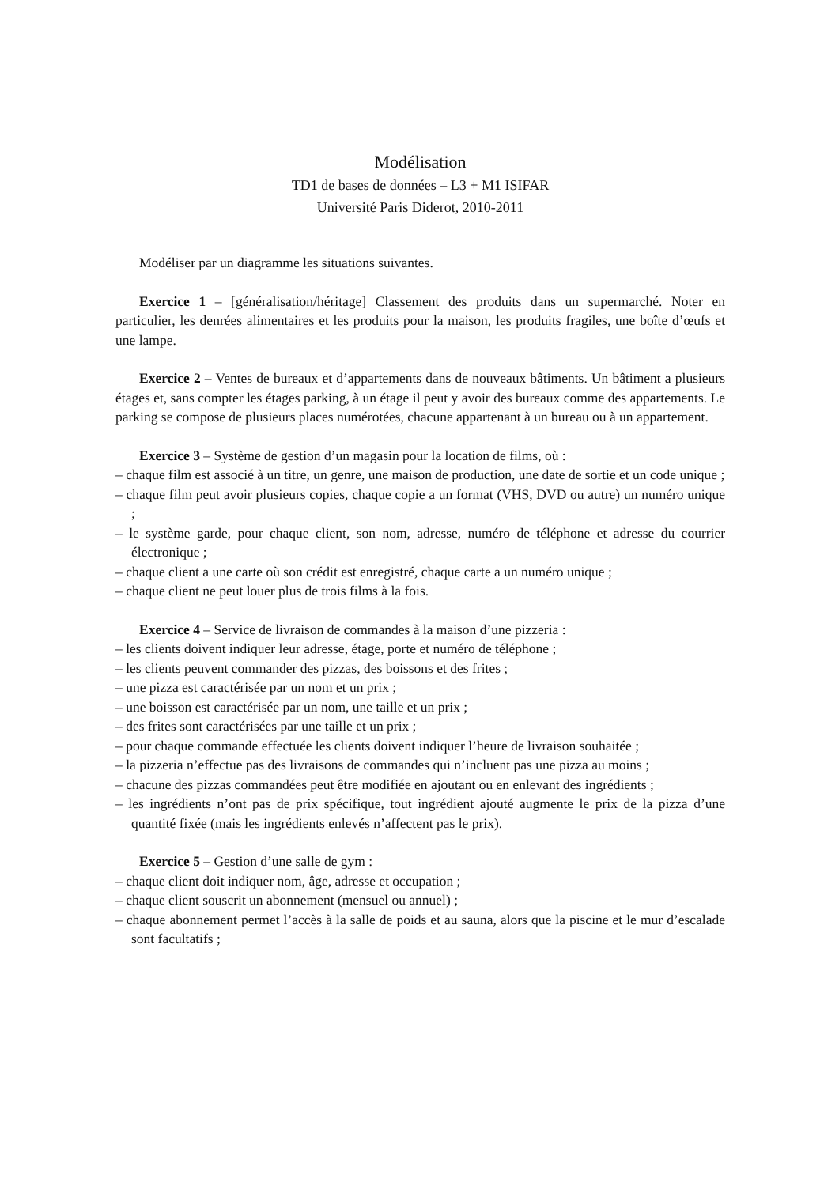Modélisation
TD1 de bases de données – L3 + M1 ISIFAR
Université Paris Diderot, 2010-2011
Modéliser par un diagramme les situations suivantes.
Exercice 1 – [généralisation/héritage] Classement des produits dans un supermarché. Noter en particulier, les denrées alimentaires et les produits pour la maison, les produits fragiles, une boîte d’œufs et une lampe.
Exercice 2 – Ventes de bureaux et d’appartements dans de nouveaux bâtiments. Un bâtiment a plusieurs étages et, sans compter les étages parking, à un étage il peut y avoir des bureaux comme des appartements. Le parking se compose de plusieurs places numérotées, chacune appartenant à un bureau ou à un appartement.
Exercice 3 – Système de gestion d’un magasin pour la location de films, où :
– chaque film est associé à un titre, un genre, une maison de production, une date de sortie et un code unique ;
– chaque film peut avoir plusieurs copies, chaque copie a un format (VHS, DVD ou autre) un numéro unique ;
– le système garde, pour chaque client, son nom, adresse, numéro de téléphone et adresse du courrier électronique ;
– chaque client a une carte où son crédit est enregistré, chaque carte a un numéro unique ;
– chaque client ne peut louer plus de trois films à la fois.
Exercice 4 – Service de livraison de commandes à la maison d’une pizzeria :
– les clients doivent indiquer leur adresse, étage, porte et numéro de téléphone ;
– les clients peuvent commander des pizzas, des boissons et des frites ;
– une pizza est caractérisée par un nom et un prix ;
– une boisson est caractérisée par un nom, une taille et un prix ;
– des frites sont caractérisées par une taille et un prix ;
– pour chaque commande effectuée les clients doivent indiquer l’heure de livraison souhaitée ;
– la pizzeria n’effectue pas des livraisons de commandes qui n’incluent pas une pizza au moins ;
– chacune des pizzas commandées peut être modifiée en ajoutant ou en enlevant des ingrédients ;
– les ingrédients n’ont pas de prix spécifique, tout ingrédient ajouté augmente le prix de la pizza d’une quantité fixée (mais les ingrédients enlevés n’affectent pas le prix).
Exercice 5 – Gestion d’une salle de gym :
– chaque client doit indiquer nom, âge, adresse et occupation ;
– chaque client souscrit un abonnement (mensuel ou annuel) ;
– chaque abonnement permet l’accès à la salle de poids et au sauna, alors que la piscine et le mur d’escalade sont facultatifs ;